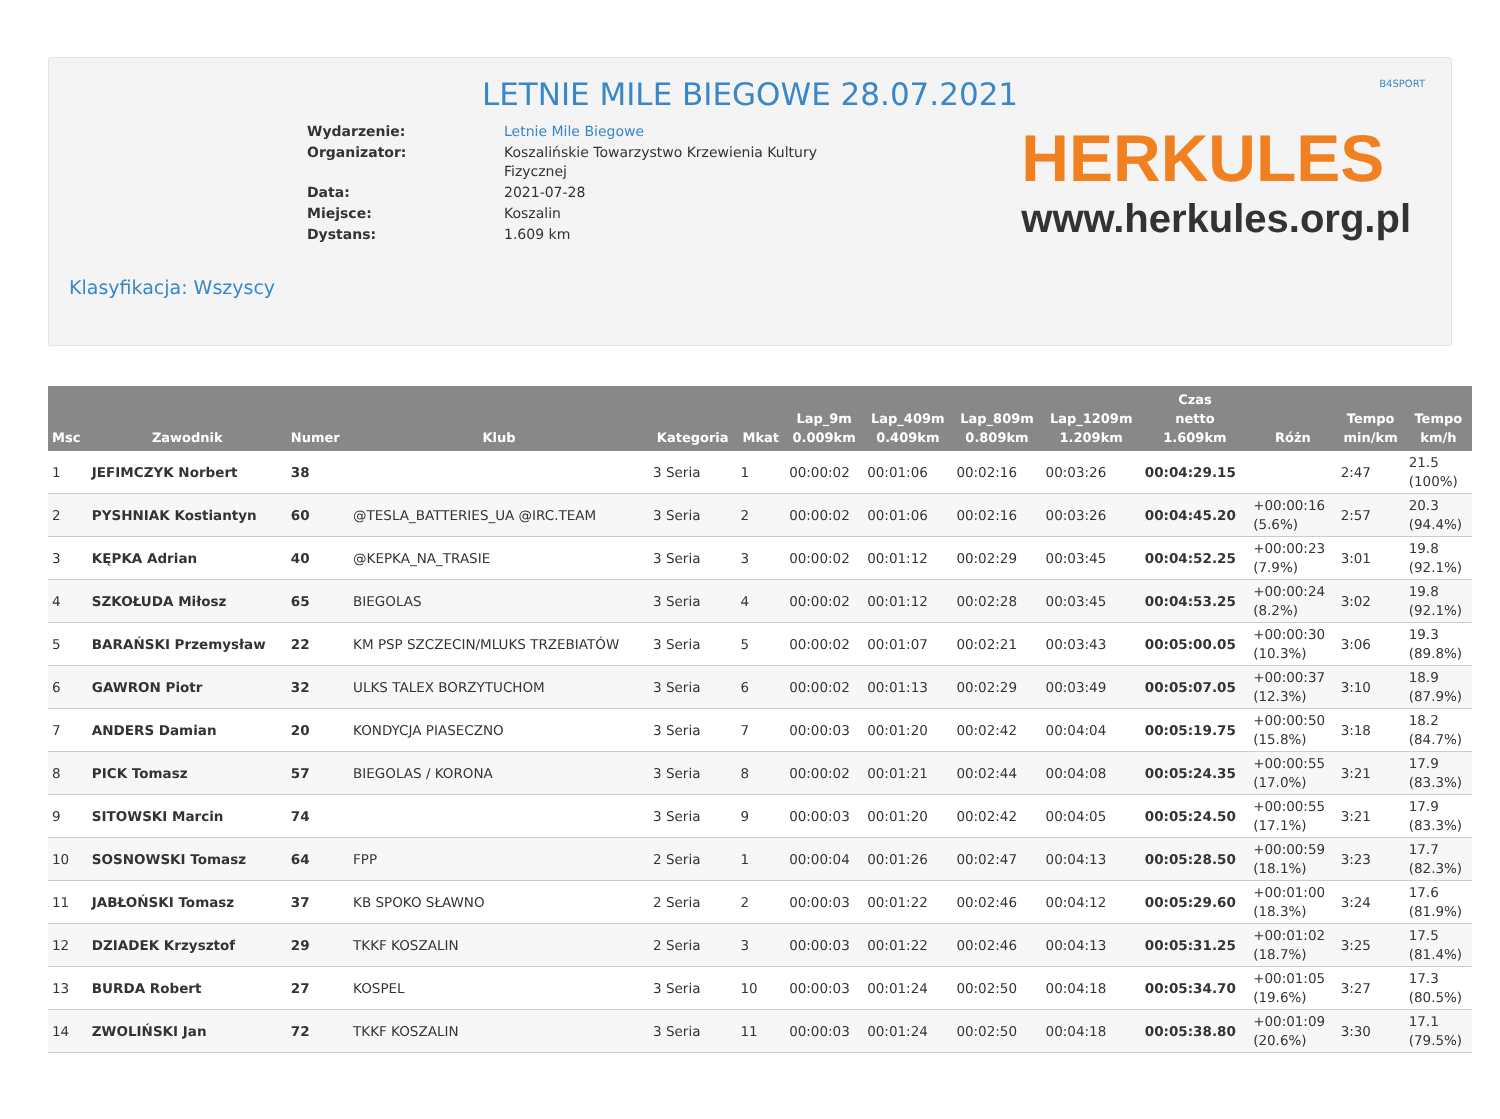B4SPORT
LETNIE MILE BIEGOWE 28.07.2021
| Wydarzenie: | Letnie Mile Biegowe |
| Organizator: | Koszalińskie Towarzystwo Krzewienia Kultury Fizycznej |
| Data: | 2021-07-28 |
| Miejsce: | Koszalin |
| Dystans: | 1.609 km |
HERKULES
www.herkules.org.pl
Klasyfikacja: Wszyscy
| Msc | Zawodnik | Numer | Klub | Kategoria | Mkat | Lap_9m 0.009km | Lap_409m 0.409km | Lap_809m 0.809km | Lap_1209m 1.209km | Czas netto 1.609km | Różn | Tempo min/km | Tempo km/h |
| --- | --- | --- | --- | --- | --- | --- | --- | --- | --- | --- | --- | --- | --- |
| 1 | JEFIMCZYK Norbert | 38 | | 3 Seria | 1 | 00:00:02 | 00:01:06 | 00:02:16 | 00:03:26 | 00:04:29.15 | | 2:47 | 21.5 (100%) |
| 2 | PYSHNIAK Kostiantyn | 60 | @TESLA_BATTERIES_UA @IRC.TEAM | 3 Seria | 2 | 00:00:02 | 00:01:06 | 00:02:16 | 00:03:26 | 00:04:45.20 | +00:00:16 (5.6%) | 2:57 | 20.3 (94.4%) |
| 3 | KĘPKA Adrian | 40 | @KEPKA_NA_TRASIE | 3 Seria | 3 | 00:00:02 | 00:01:12 | 00:02:29 | 00:03:45 | 00:04:52.25 | +00:00:23 (7.9%) | 3:01 | 19.8 (92.1%) |
| 4 | SZKOŁUDA Miłosz | 65 | BIEGOLAS | 3 Seria | 4 | 00:00:02 | 00:01:12 | 00:02:28 | 00:03:45 | 00:04:53.25 | +00:00:24 (8.2%) | 3:02 | 19.8 (92.1%) |
| 5 | BARAŃSKI Przemysław | 22 | KM PSP SZCZECIN/MLUKS TRZEBIATÓW | 3 Seria | 5 | 00:00:02 | 00:01:07 | 00:02:21 | 00:03:43 | 00:05:00.05 | +00:00:30 (10.3%) | 3:06 | 19.3 (89.8%) |
| 6 | GAWRON Piotr | 32 | ULKS TALEX BORZYTUCHOM | 3 Seria | 6 | 00:00:02 | 00:01:13 | 00:02:29 | 00:03:49 | 00:05:07.05 | +00:00:37 (12.3%) | 3:10 | 18.9 (87.9%) |
| 7 | ANDERS Damian | 20 | KONDYCJA PIASECZNO | 3 Seria | 7 | 00:00:03 | 00:01:20 | 00:02:42 | 00:04:04 | 00:05:19.75 | +00:00:50 (15.8%) | 3:18 | 18.2 (84.7%) |
| 8 | PICK Tomasz | 57 | BIEGOLAS / KORONA | 3 Seria | 8 | 00:00:02 | 00:01:21 | 00:02:44 | 00:04:08 | 00:05:24.35 | +00:00:55 (17.0%) | 3:21 | 17.9 (83.3%) |
| 9 | SITOWSKI Marcin | 74 | | 3 Seria | 9 | 00:00:03 | 00:01:20 | 00:02:42 | 00:04:05 | 00:05:24.50 | +00:00:55 (17.1%) | 3:21 | 17.9 (83.3%) |
| 10 | SOSNOWSKI Tomasz | 64 | FPP | 2 Seria | 1 | 00:00:04 | 00:01:26 | 00:02:47 | 00:04:13 | 00:05:28.50 | +00:00:59 (18.1%) | 3:23 | 17.7 (82.3%) |
| 11 | JABŁOŃSKI Tomasz | 37 | KB SPOKO SŁAWNO | 2 Seria | 2 | 00:00:03 | 00:01:22 | 00:02:46 | 00:04:12 | 00:05:29.60 | +00:01:00 (18.3%) | 3:24 | 17.6 (81.9%) |
| 12 | DZIADEK Krzysztof | 29 | TKKF KOSZALIN | 2 Seria | 3 | 00:00:03 | 00:01:22 | 00:02:46 | 00:04:13 | 00:05:31.25 | +00:01:02 (18.7%) | 3:25 | 17.5 (81.4%) |
| 13 | BURDA Robert | 27 | KOSPEL | 3 Seria | 10 | 00:00:03 | 00:01:24 | 00:02:50 | 00:04:18 | 00:05:34.70 | +00:01:05 (19.6%) | 3:27 | 17.3 (80.5%) |
| 14 | ZWOLIŃSKI Jan | 72 | TKKF KOSZALIN | 3 Seria | 11 | 00:00:03 | 00:01:24 | 00:02:50 | 00:04:18 | 00:05:38.80 | +00:01:09 (20.6%) | 3:30 | 17.1 (79.5%) |